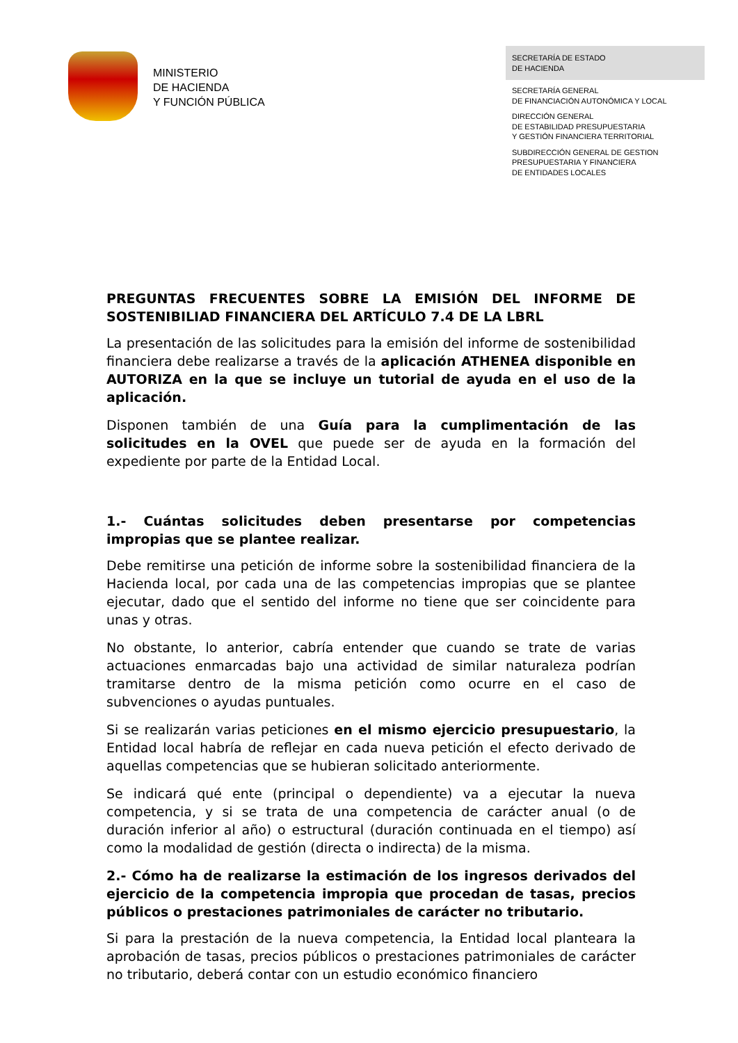MINISTERIO
DE HACIENDA
Y FUNCIÓN PÚBLICA
SECRETARÍA DE ESTADO
DE HACIENDA
SECRETARÍA GENERAL
DE FINANCIACIÓN AUTONÓMICA Y LOCAL
DIRECCIÓN GENERAL
DE ESTABILIDAD PRESUPUESTARIA
Y GESTIÓN FINANCIERA TERRITORIAL
SUBDIRECCIÓN GENERAL DE GESTION
PRESUPUESTARIA Y FINANCIERA
DE ENTIDADES LOCALES
PREGUNTAS FRECUENTES SOBRE LA EMISIÓN DEL INFORME DE SOSTENIBILIAD FINANCIERA DEL ARTÍCULO 7.4 DE LA LBRL
La presentación de las solicitudes para la emisión del informe de sostenibilidad financiera debe realizarse a través de la aplicación ATHENEA disponible en AUTORIZA en la que se incluye un tutorial de ayuda en el uso de la aplicación.
Disponen también de una Guía para la cumplimentación de las solicitudes en la OVEL que puede ser de ayuda en la formación del expediente por parte de la Entidad Local.
1.- Cuántas solicitudes deben presentarse por competencias impropias que se plantee realizar.
Debe remitirse una petición de informe sobre la sostenibilidad financiera de la Hacienda local, por cada una de las competencias impropias que se plantee ejecutar, dado que el sentido del informe no tiene que ser coincidente para unas y otras.
No obstante, lo anterior, cabría entender que cuando se trate de varias actuaciones enmarcadas bajo una actividad de similar naturaleza podrían tramitarse dentro de la misma petición como ocurre en el caso de subvenciones o ayudas puntuales.
Si se realizarán varias peticiones en el mismo ejercicio presupuestario, la Entidad local habría de reflejar en cada nueva petición el efecto derivado de aquellas competencias que se hubieran solicitado anteriormente.
Se indicará qué ente (principal o dependiente) va a ejecutar la nueva competencia, y si se trata de una competencia de carácter anual (o de duración inferior al año) o estructural (duración continuada en el tiempo) así como la modalidad de gestión (directa o indirecta) de la misma.
2.- Cómo ha de realizarse la estimación de los ingresos derivados del ejercicio de la competencia impropia que procedan de tasas, precios públicos o prestaciones patrimoniales de carácter no tributario.
Si para la prestación de la nueva competencia, la Entidad local planteara la aprobación de tasas, precios públicos o prestaciones patrimoniales de carácter no tributario, deberá contar con un estudio económico financiero